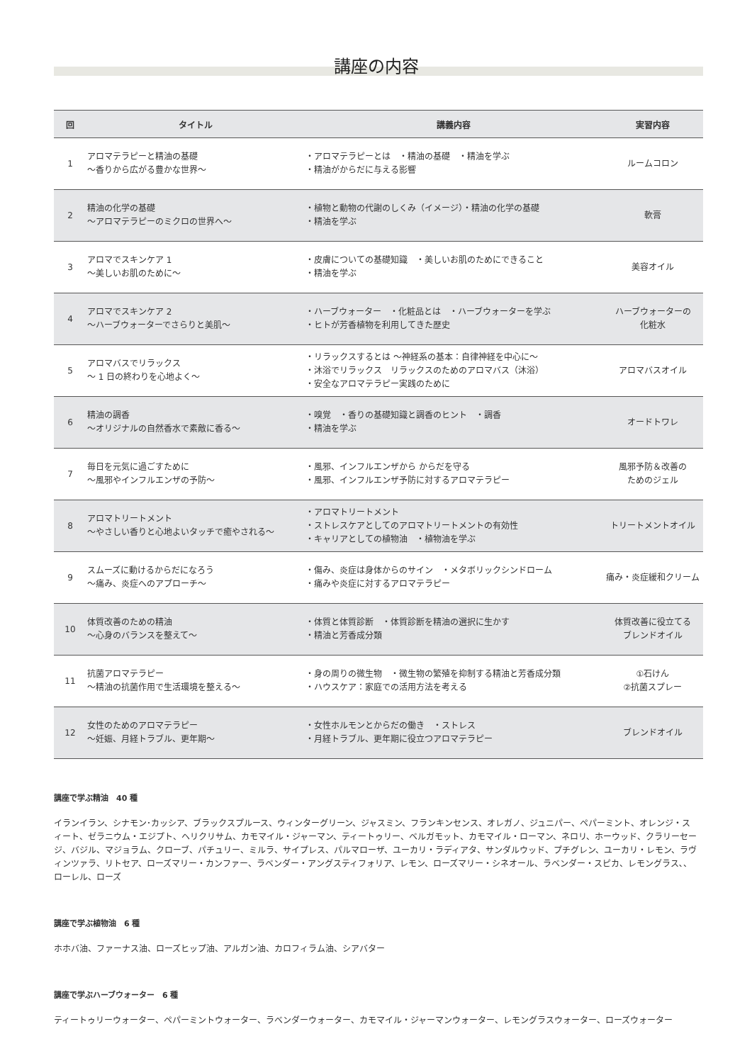講座の内容
| 回 | タイトル | 講義内容 | 実習内容 |
| --- | --- | --- | --- |
| 1 | アロマテラピーと精油の基礎 ～香りから広がる豊かな世界～ | ・アロマテラピーとは ・精油の基礎 ・精油を学ぶ ・精油がからだに与える影響 | ルームコロン |
| 2 | 精油の化学の基礎 ～アロマテラピーのミクロの世界へ～ | ・植物と動物の代謝のしくみ（イメージ）・精油の化学の基礎 ・精油を学ぶ | 軟膏 |
| 3 | アロマでスキンケア 1 ～美しいお肌のために～ | ・皮膚についての基礎知識 ・美しいお肌のためにできること ・精油を学ぶ | 美容オイル |
| 4 | アロマでスキンケア 2 ～ハーブウォーターでさらりと美肌～ | ・ハーブウォーター ・化粧品とは ・ハーブウォーターを学ぶ ・ヒトが芳香植物を利用してきた歴史 | ハーブウォーターの 化粧水 |
| 5 | アロマバスでリラックス ～ 1 日の終わりを心地よく～ | ・リラックスするとは ～神経系の基本：自律神経を中心に～ ・沐浴でリラックス リラックスのためのアロマバス（沐浴） ・安全なアロマテラピー実践のために | アロマバスオイル |
| 6 | 精油の調香 ～オリジナルの自然香水で素敵に香る～ | ・嗅覚 ・香りの基礎知識と調香のヒント ・調香 ・精油を学ぶ | オードトワレ |
| 7 | 毎日を元気に過ごすために ～風邪やインフルエンザの予防～ | ・風邪、インフルエンザから からだを守る ・風邪、インフルエンザ予防に対するアロマテラピー | 風邪予防＆改善の ためのジェル |
| 8 | アロマトリートメント ～やさしい香りと心地よいタッチで癒やされる～ | ・アロマトリートメント ・ストレスケアとしてのアロマトリートメントの有効性 ・キャリアとしての植物油 ・植物油を学ぶ | トリートメントオイル |
| 9 | スムーズに動けるからだになろう ～痛み、炎症へのアプローチ～ | ・傷み、炎症は身体からのサイン ・メタボリックシンドローム ・痛みや炎症に対するアロマテラピー | 痛み・炎症緩和クリーム |
| 10 | 体質改善のための精油 ～心身のバランスを整えて～ | ・体質と体質診断 ・体質診断を精油の選択に生かす ・精油と芳香成分類 | 体質改善に役立てる ブレンドオイル |
| 11 | 抗菌アロマテラピー ～精油の抗菌作用で生活環境を整える～ | ・身の周りの微生物 ・微生物の繁殖を抑制する精油と芳香成分類 ・ハウスケア：家庭での活用方法を考える | ①石けん ②抗菌スプレー |
| 12 | 女性のためのアロマテラピー ～妊娠、月経トラブル、更年期～ | ・女性ホルモンとからだの働き ・ストレス ・月経トラブル、更年期に役立つアロマテラピー | ブレンドオイル |
講座で学ぶ精油　40 種
イランイラン、シナモン･カッシア、ブラックスプルース、ウィンターグリーン、ジャスミン、フランキンセンス、オレガノ、ジュニパー、ペパーミント、オレンジ・スィート、ゼラニウム・エジプト、ヘリクリサム、カモマイル・ジャーマン、ティートゥリー、ベルガモット、カモマイル・ローマン、ネロリ、ホーウッド、クラリーセージ、バジル、マジョラム、クローブ、パチュリー、ミルラ、サイプレス、パルマローザ、ユーカリ・ラディアタ、サンダルウッド、プチグレン、ユーカリ・レモン、ラヴィンツァラ、リトセア、ローズマリー・カンファー、ラベンダー・アングスティフォリア、レモン、ローズマリー・シネオール、ラベンダー・スピカ、レモングラス､、ローレル、ローズ
講座で学ぶ植物油　6 種
ホホバ油、ファーナス油、ローズヒップ油、アルガン油、カロフィラム油、シアバター
講座で学ぶハーブウォーター　6 種
ティートゥリーウォーター、ペパーミントウォーター、ラベンダーウォーター、カモマイル・ジャーマンウォーター、レモングラスウォーター、ローズウォーター